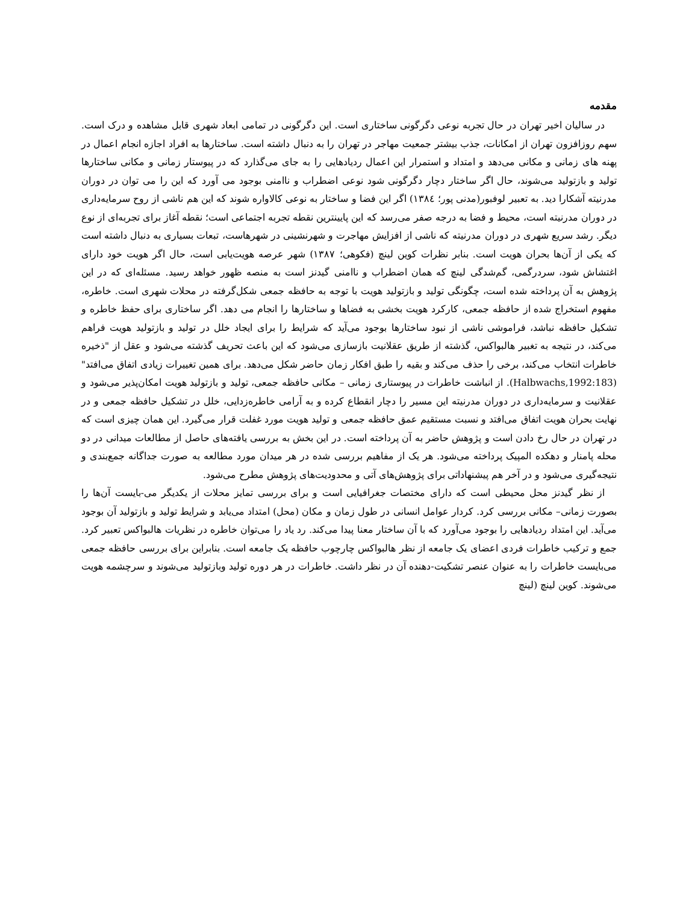مقدمه
در سالیان اخیر تهران در حال تجربه نوعی دگرگونی ساختاری است. این دگرگونی در تمامی ابعاد شهری قابل مشاهده و درک است. سهم روزافزون تهران از امکانات، جذب بیشتر جمعیت مهاجر در تهران را به دنبال داشته است. ساختارها به افراد اجازه انجام اعمال در پهنه های زمانی و مکانی می‌دهد و امتداد و استمرار این اعمال ردیادهایی را به جای می‌گذارد که در پیوستار زمانی و مکانی ساختارها تولید و بازتولید می‌شوند، حال اگر ساختار دچار دگرگونی شود نوعی اضطراب و ناامنی بوجود می آورد که این را می توان در دوران مدرنیته آشکارا دید. به تعبیر لوفبور(مدنی پور؛ ۱۳۸٤) اگر این فضا و ساختار به نوعی کالاواره شوند که این هم ناشی از روح سرمایه‌داری در دوران مدرنیته است، محیط و فضا به درجه صفر می‌رسد که این پایینترین نقطه تجربه اجتماعی است؛ نقطه آغاز برای تجربه‌ای از نوع دیگر. رشد سریع شهری در دوران مدرنیته که ناشی از افزایش مهاجرت و شهرنشینی در شهرهاست، تبعات بسیاری به دنبال داشته است که یکی از آن‌ها بحران هویت است. بنابر نظرات کوین لینچ (فکوهی؛ ۱۳۸۷) شهر عرصه هویت‌یابی است، حال اگر هویت خود دارای اغتشاش شود، سردرگمی، گم‌شدگی لینچ که همان اضطراب و ناامنی گیدنز است به منصه ظهور خواهد رسید. مسئله‌ای که در این پژوهش به آن پرداخته شده است، چگونگی تولید و بازتولید هویت با توجه به حافظه جمعی شکل‌گرفته در محلات شهری است. خاطره، مفهوم استخراج شده از حافظه جمعی، کارکرد هویت بخشی به فضاها و ساختارها را انجام می دهد. اگر ساختاری برای حفظ خاطره و تشکیل حافظه نباشد، فراموشی ناشی از نبود ساختارها بوجود می‌آید که شرایط را برای ایجاد خلل در تولید و بازتولید هویت فراهم می‌کند، در نتیجه به تغبیر هالبواکس، گذشته از طریق عقلانیت بازسازی می‌شود که این باعث تحریف گذشته می‌شود و عقل از "ذخیره خاطرات انتخاب می‌کند، برخی را حذف می‌کند و بقیه را طبق افکار زمان حاضر شکل می‌دهد. برای همین تغییرات زیادی اتفاق می‌افتد" (Halbwachs,1992:183). از انباشت خاطرات در پیوستاری زمانی – مکانی حافظه جمعی، تولید و بازتولید هویت امکان‌پذیر می‌شود و عقلانیت و سرمایه‌داری در دوران مدرنیته این مسیر را دچار انقطاع کرده و به آرامی خاطره‌زدایی، خلل در تشکیل حافظه جمعی و در نهایت بحران هویت اتفاق می‌افتد و نسبت مستقیم عمق حافظه جمعی و تولید هویت مورد غفلت قرار می‌گیرد. این همان چیزی است که در تهران در حال رخ دادن است و پژوهش حاضر به آن پرداخته است. در این بخش به بررسی یافته‌های حاصل از مطالعات میدانی در دو محله پامنار و دهکده المپیک پرداخته می‌شود. هر یک از مفاهیم بررسی شده در هر میدان مورد مطالعه به صورت جداگانه جمع‌بندی و نتیجه‌گیری می‌شود و در آخر هم پیشنهاداتی برای پژوهش‌های آتی و محدودیت‌های پژوهش مطرح می‌شود.
از نظر گیدنز محل محیطی است که دارای مختصات جغرافیایی است و برای بررسی تمایز محلات از یکدیگر می-بایست آن‌ها را بصورت زمانی– مکانی بررسی کرد. کردار عوامل انسانی در طول زمان و مکان (محل) امتداد می‌یابد و شرایط تولید و بازتولید آن بوجود می‌آید. این امتداد ردیادهایی را بوجود می‌آورد که با آن ساختار معنا پیدا می‌کند. رد یاد را می‌توان خاطره در نظریات هالبواکس تعبیر کرد. جمع و ترکیب خاطرات فردی اعضای یک جامعه از نظر هالبواکس چارچوب حافظه یک جامعه است. بنابراین برای بررسی حافظه جمعی می‌بایست خاطرات را به عنوان عنصر تشکیت-دهنده آن در نظر داشت. خاطرات در هر دوره تولید وبازتولید می‌شوند و سرچشمه هویت می‌شوند. کوین لینچ (لینچ